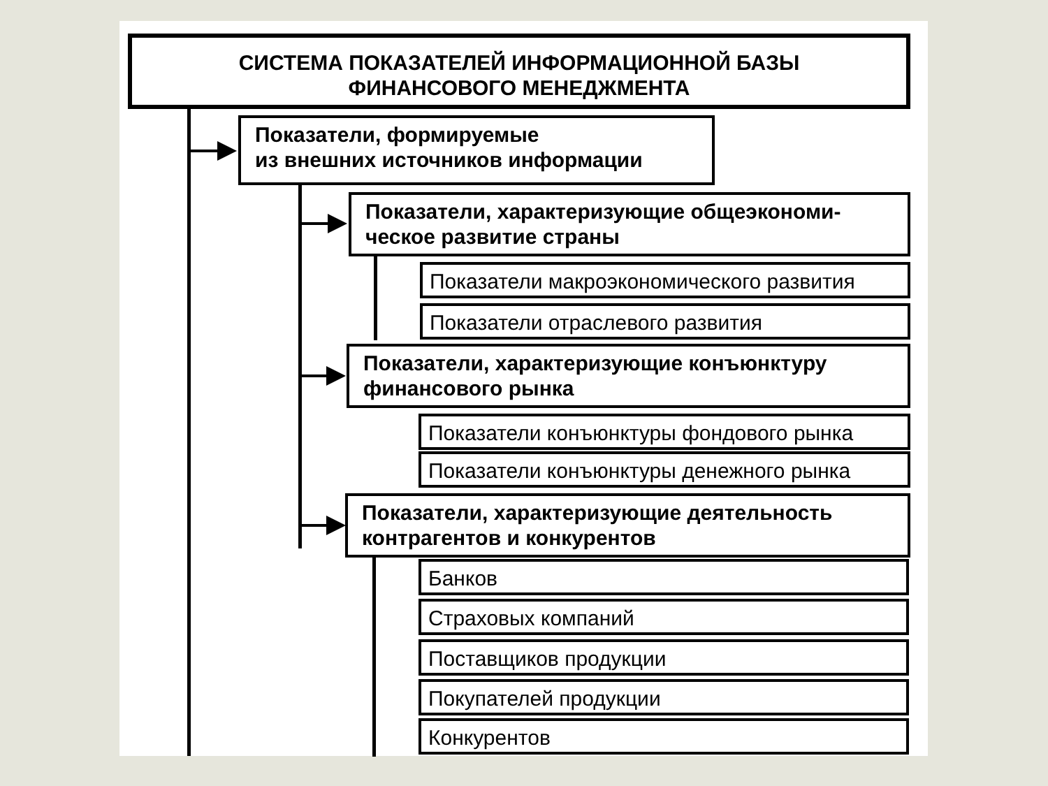СИСТЕМА ПОКАЗАТЕЛЕЙ ИНФОРМАЦИОННОЙ БАЗЫ
ФИНАНСОВОГО МЕНЕДЖМЕНТА
Показатели, формируемые
из внешних источников информации
Показатели, характеризующие общеэкономи-
ческое развитие страны
Показатели макроэкономического развития
Показатели отраслевого развития
Показатели, характеризующие конъюнктуру
финансового рынка
Показатели конъюнктуры фондового рынка
Показатели конъюнктуры денежного рынка
Показатели, характеризующие деятельность
контрагентов и конкурентов
Банков
Страховых компаний
Поставщиков продукции
Покупателей продукции
Конкурентов